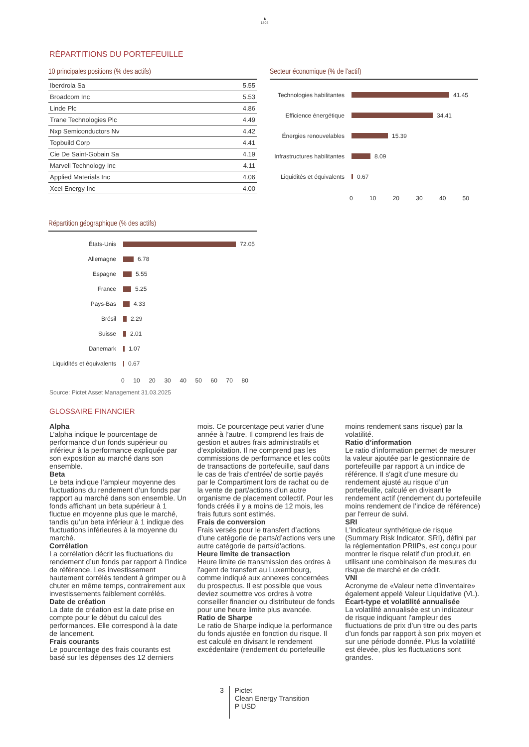♞
1805
RÉPARTITIONS DU PORTEFEUILLE
10 principales positions (% des actifs)
| Iberdrola Sa | 5.55 |
| Broadcom Inc | 5.53 |
| Linde Plc | 4.86 |
| Trane Technologies Plc | 4.49 |
| Nxp Semiconductors Nv | 4.42 |
| Topbuild Corp | 4.41 |
| Cie De Saint-Gobain Sa | 4.19 |
| Marvell Technology Inc | 4.11 |
| Applied Materials Inc | 4.06 |
| Xcel Energy Inc | 4.00 |
Secteur économique (% de l'actif)
Technologies habilitantes
41.45
Efficience énergétique
34.41
Énergies renouvelables
15.39
Infrastructures habilitantes
8.09
Liquidités et équivalents
0.67
0 10 20 30 40 50
Répartition géographique (% des actifs)
États-Unis
72.05
Allemagne
6.78
Espagne
5.55
France
5.25
Pays-Bas
4.33
Brésil
2.29
Suisse
2.01
Danemark
1.07
Liquidités et équivalents
0.67
0 10 20 30 40 50 60 70 80
Source: Pictet Asset Management 31.03.2025
GLOSSAIRE FINANCIER
Alpha
L’alpha indique le pourcentage de performance d’un fonds supérieur ou inférieur à la performance expliquée par son exposition au marché dans son ensemble.
Beta
Le beta indique l’ampleur moyenne des fluctuations du rendement d’un fonds par rapport au marché dans son ensemble. Un fonds affichant un beta supérieur à 1 fluctue en moyenne plus que le marché, tandis qu’un beta inférieur à 1 indique des fluctuations inférieures à la moyenne du marché.
Corrélation
La corrélation décrit les fluctuations du rendement d’un fonds par rapport à l’indice de référence. Les investissement hautement corrélés tendent à grimper ou à chuter en même temps, contrairement aux investissements faiblement corrélés.
Date de création
La date de création est la date prise en compte pour le début du calcul des performances. Elle correspond à la date de lancement.
Frais courants
Le pourcentage des frais courants est basé sur les dépenses des 12 derniers mois. Ce pourcentage peut varier d’une année à l’autre. Il comprend les frais de gestion et autres frais administratifs et d’exploitation. Il ne comprend pas les commissions de performance et les coûts de transactions de portefeuille, sauf dans le cas de frais d’entrée/ de sortie payés par le Compartiment lors de rachat ou de la vente de part/actions d’un autre organisme de placement collectif. Pour les fonds créés il y a moins de 12 mois, les frais futurs sont estimés.
Frais de conversion
Frais versés pour le transfert d’actions d’une catégorie de parts/d’actions vers une autre catégorie de parts/d'actions.
Heure limite de transaction
Heure limite de transmission des ordres à l'agent de transfert au Luxembourg, comme indiqué aux annexes concernées du prospectus. Il est possible que vous deviez soumettre vos ordres à votre conseiller financier ou distributeur de fonds pour une heure limite plus avancée.
Ratio de Sharpe
Le ratio de Sharpe indique la performance du fonds ajustée en fonction du risque. Il est calculé en divisant le rendement excédentaire (rendement du portefeuille moins rendement sans risque) par la volatilité.
Ratio d’information
Le ratio d’information permet de mesurer la valeur ajoutée par le gestionnaire de portefeuille par rapport à un indice de référence. Il s'agit d’une mesure du rendement ajusté au risque d’un portefeuille, calculé en divisant le rendement actif (rendement du portefeuille moins rendement de l’indice de référence) par l'erreur de suivi.
SRI
L'indicateur synthétique de risque (Summary Risk Indicator, SRI), défini par la réglementation PRIIPs, est conçu pour montrer le risque relatif d'un produit, en utilisant une combinaison de mesures du risque de marché et de crédit.
VNI
Acronyme de «Valeur nette d’inventaire» également appelé Valeur Liquidative (VL).
Écart-type et volatilité annualisée
La volatilité annualisée est un indicateur de risque indiquant l’ampleur des fluctuations de prix d’un titre ou des parts d’un fonds par rapport à son prix moyen et sur une période donnée. Plus la volatilité est élevée, plus les fluctuations sont grandes.
3
Pictet
Clean Energy Transition
P USD